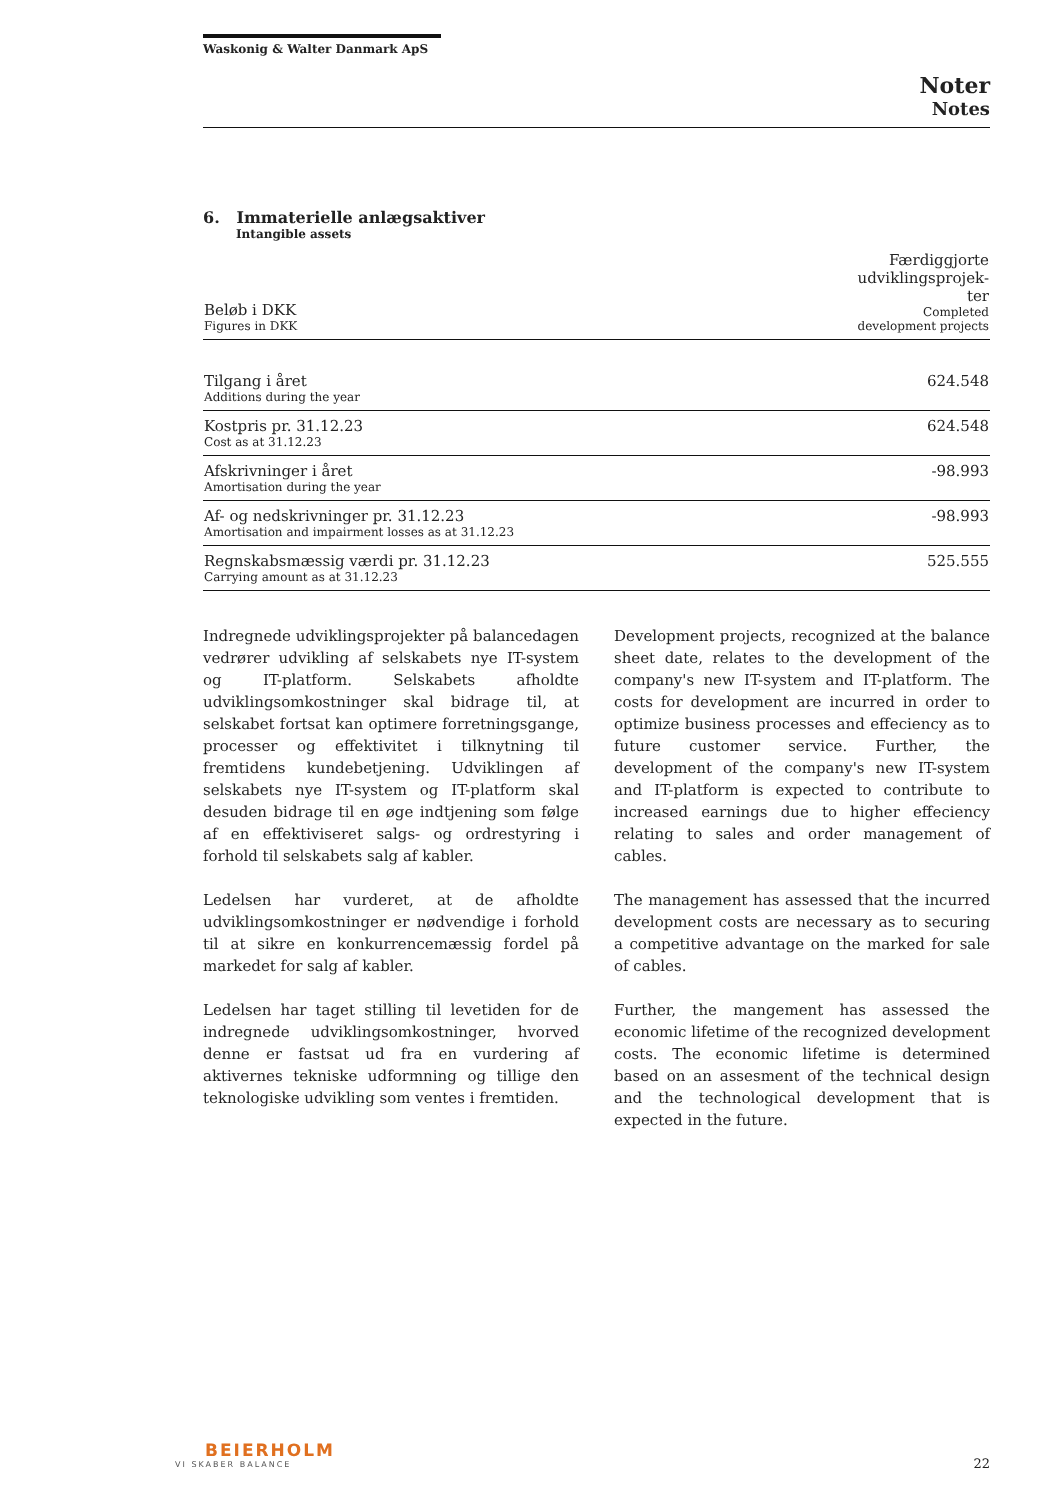Waskonig & Walter Danmark ApS
Noter
Notes
6. Immaterielle anlægsaktiver
Intangible assets
| Beløb i DKK Figures in DKK | Færdiggjorte udviklingsprojek- ter Completed development projects |
| --- | --- |
| Tilgang i året Additions during the year | 624.548 |
| Kostpris pr. 31.12.23 Cost as at 31.12.23 | 624.548 |
| Afskrivninger i året Amortisation during the year | -98.993 |
| Af- og nedskrivninger pr. 31.12.23 Amortisation and impairment losses as at 31.12.23 | -98.993 |
| Regnskabsmæssig værdi pr. 31.12.23 Carrying amount as at 31.12.23 | 525.555 |
Indregnede udviklingsprojekter på balancedagen vedrører udvikling af selskabets nye IT-system og IT-platform. Selskabets afholdte udviklingsomkostninger skal bidrage til, at selskabet fortsat kan optimere forretningsgange, processer og effektivitet i tilknytning til fremtidens kundebetjening. Udviklingen af selskabets nye IT-system og IT-platform skal desuden bidrage til en øge indtjening som følge af en effektiviseret salgs- og ordrestyring i forhold til selskabets salg af kabler.
Ledelsen har vurderet, at de afholdte udviklingsomkostninger er nødvendige i forhold til at sikre en konkurrencemæssig fordel på markedet for salg af kabler.
Ledelsen har taget stilling til levetiden for de indregnede udviklingsomkostninger, hvorved denne er fastsat ud fra en vurdering af aktivernes tekniske udformning og tillige den teknologiske udvikling som ventes i fremtiden.
Development projects, recognized at the balance sheet date, relates to the development of the company's new IT-system and IT-platform. The costs for development are incurred in order to optimize business processes and effeciency as to future customer service. Further, the development of the company's new IT-system and IT-platform is expected to contribute to increased earnings due to higher effeciency relating to sales and order management of cables.
The management has assessed that the incurred development costs are necessary as to securing a competitive advantage on the marked for sale of cables.
Further, the mangement has assessed the economic lifetime of the recognized development costs. The economic lifetime is determined based on an assesment of the technical design and the technological development that is expected in the future.
BEIERHOLM
VI SKABER BALANCE
22